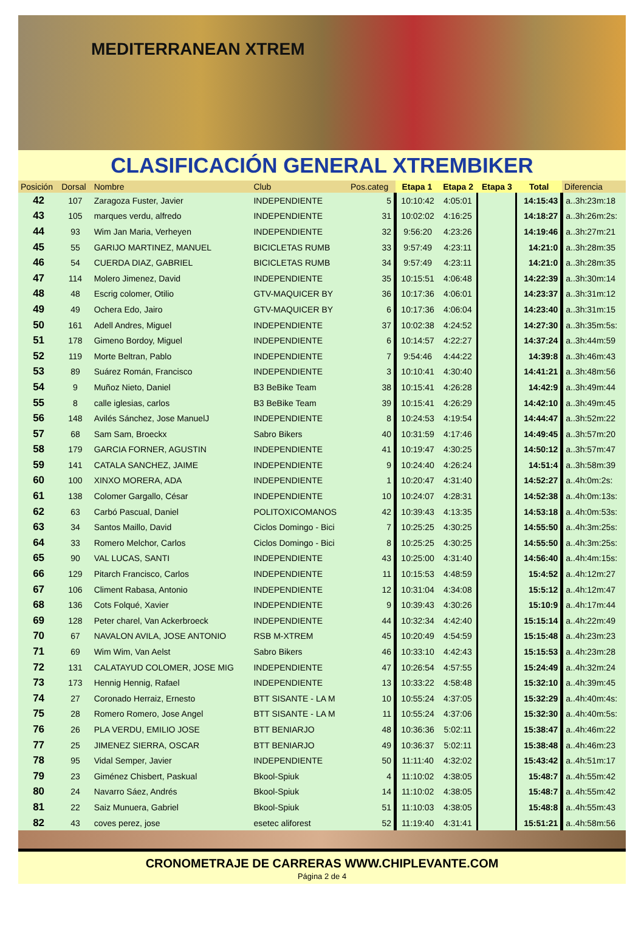MEDITERRANEAN XTREM
CLASIFICACIÓN GENERAL XTREMBIKER
| Posición | Dorsal | Nombre | Club | Pos.categ | Etapa 1 | Etapa 2 | Etapa 3 | Total | Diferencia |
| --- | --- | --- | --- | --- | --- | --- | --- | --- | --- |
| 42 | 107 | Zaragoza Fuster, Javier | INDEPENDIENTE | 5 | 10:10:42 | 4:05:01 | | 14:15:43 | a..3h:23m:18 |
| 43 | 105 | marques verdu, alfredo | INDEPENDIENTE | 31 | 10:02:02 | 4:16:25 | | 14:18:27 | a..3h:26m:2s: |
| 44 | 93 | Wim Jan Maria, Verheyen | INDEPENDIENTE | 32 | 9:56:20 | 4:23:26 | | 14:19:46 | a..3h:27m:21 |
| 45 | 55 | GARIJO MARTINEZ, MANUEL | BICICLETAS RUMB | 33 | 9:57:49 | 4:23:11 | | 14:21:0 | a..3h:28m:35 |
| 46 | 54 | CUERDA DIAZ, GABRIEL | BICICLETAS RUMB | 34 | 9:57:49 | 4:23:11 | | 14:21:0 | a..3h:28m:35 |
| 47 | 114 | Molero Jimenez, David | INDEPENDIENTE | 35 | 10:15:51 | 4:06:48 | | 14:22:39 | a..3h:30m:14 |
| 48 | 48 | Escrig colomer, Otilio | GTV-MAQUICER BY | 36 | 10:17:36 | 4:06:01 | | 14:23:37 | a..3h:31m:12 |
| 49 | 49 | Ochera Edo, Jairo | GTV-MAQUICER BY | 6 | 10:17:36 | 4:06:04 | | 14:23:40 | a..3h:31m:15 |
| 50 | 161 | Adell Andres, Miguel | INDEPENDIENTE | 37 | 10:02:38 | 4:24:52 | | 14:27:30 | a..3h:35m:5s: |
| 51 | 178 | Gimeno Bordoy, Miguel | INDEPENDIENTE | 6 | 10:14:57 | 4:22:27 | | 14:37:24 | a..3h:44m:59 |
| 52 | 119 | Morte Beltran, Pablo | INDEPENDIENTE | 7 | 9:54:46 | 4:44:22 | | 14:39:8 | a..3h:46m:43 |
| 53 | 89 | Suárez Román, Francisco | INDEPENDIENTE | 3 | 10:10:41 | 4:30:40 | | 14:41:21 | a..3h:48m:56 |
| 54 | 9 | Muñoz Nieto, Daniel | B3 BeBike Team | 38 | 10:15:41 | 4:26:28 | | 14:42:9 | a..3h:49m:44 |
| 55 | 8 | calle iglesias, carlos | B3 BeBike Team | 39 | 10:15:41 | 4:26:29 | | 14:42:10 | a..3h:49m:45 |
| 56 | 148 | Avilés Sánchez, Jose ManuelJ | INDEPENDIENTE | 8 | 10:24:53 | 4:19:54 | | 14:44:47 | a..3h:52m:22 |
| 57 | 68 | Sam Sam, Broeckx | Sabro Bikers | 40 | 10:31:59 | 4:17:46 | | 14:49:45 | a..3h:57m:20 |
| 58 | 179 | GARCIA FORNER, AGUSTIN | INDEPENDIENTE | 41 | 10:19:47 | 4:30:25 | | 14:50:12 | a..3h:57m:47 |
| 59 | 141 | CATALA SANCHEZ, JAIME | INDEPENDIENTE | 9 | 10:24:40 | 4:26:24 | | 14:51:4 | a..3h:58m:39 |
| 60 | 100 | XINXO MORERA, ADA | INDEPENDIENTE | 1 | 10:20:47 | 4:31:40 | | 14:52:27 | a..4h:0m:2s: |
| 61 | 138 | Colomer Gargallo, César | INDEPENDIENTE | 10 | 10:24:07 | 4:28:31 | | 14:52:38 | a..4h:0m:13s: |
| 62 | 63 | Carbó Pascual, Daniel | POLITOXICOMANOS | 42 | 10:39:43 | 4:13:35 | | 14:53:18 | a..4h:0m:53s: |
| 63 | 34 | Santos Maillo, David | Ciclos Domingo - Bici | 7 | 10:25:25 | 4:30:25 | | 14:55:50 | a..4h:3m:25s: |
| 64 | 33 | Romero Melchor, Carlos | Ciclos Domingo - Bici | 8 | 10:25:25 | 4:30:25 | | 14:55:50 | a..4h:3m:25s: |
| 65 | 90 | VAL LUCAS, SANTI | INDEPENDIENTE | 43 | 10:25:00 | 4:31:40 | | 14:56:40 | a..4h:4m:15s: |
| 66 | 129 | Pitarch Francisco, Carlos | INDEPENDIENTE | 11 | 10:15:53 | 4:48:59 | | 15:4:52 | a..4h:12m:27 |
| 67 | 106 | Climent Rabasa, Antonio | INDEPENDIENTE | 12 | 10:31:04 | 4:34:08 | | 15:5:12 | a..4h:12m:47 |
| 68 | 136 | Cots Folqué, Xavier | INDEPENDIENTE | 9 | 10:39:43 | 4:30:26 | | 15:10:9 | a..4h:17m:44 |
| 69 | 128 | Peter charel, Van Ackerbroeck | INDEPENDIENTE | 44 | 10:32:34 | 4:42:40 | | 15:15:14 | a..4h:22m:49 |
| 70 | 67 | NAVALON AVILA, JOSE ANTONIO | RSB M-XTREM | 45 | 10:20:49 | 4:54:59 | | 15:15:48 | a..4h:23m:23 |
| 71 | 69 | Wim Wim, Van Aelst | Sabro Bikers | 46 | 10:33:10 | 4:42:43 | | 15:15:53 | a..4h:23m:28 |
| 72 | 131 | CALATAYUD COLOMER, JOSE MIG | INDEPENDIENTE | 47 | 10:26:54 | 4:57:55 | | 15:24:49 | a..4h:32m:24 |
| 73 | 173 | Hennig Hennig, Rafael | INDEPENDIENTE | 13 | 10:33:22 | 4:58:48 | | 15:32:10 | a..4h:39m:45 |
| 74 | 27 | Coronado Herraiz, Ernesto | BTT SISANTE - LA M | 10 | 10:55:24 | 4:37:05 | | 15:32:29 | a..4h:40m:4s: |
| 75 | 28 | Romero Romero, Jose Angel | BTT SISANTE - LA M | 11 | 10:55:24 | 4:37:06 | | 15:32:30 | a..4h:40m:5s: |
| 76 | 26 | PLA VERDU, EMILIO JOSE | BTT BENIARJO | 48 | 10:36:36 | 5:02:11 | | 15:38:47 | a..4h:46m:22 |
| 77 | 25 | JIMENEZ SIERRA, OSCAR | BTT BENIARJO | 49 | 10:36:37 | 5:02:11 | | 15:38:48 | a..4h:46m:23 |
| 78 | 95 | Vidal Semper, Javier | INDEPENDIENTE | 50 | 11:11:40 | 4:32:02 | | 15:43:42 | a..4h:51m:17 |
| 79 | 23 | Giménez Chisbert, Paskual | Bkool-Spiuk | 4 | 11:10:02 | 4:38:05 | | 15:48:7 | a..4h:55m:42 |
| 80 | 24 | Navarro Sáez, Andrés | Bkool-Spiuk | 14 | 11:10:02 | 4:38:05 | | 15:48:7 | a..4h:55m:42 |
| 81 | 22 | Saiz Munuera, Gabriel | Bkool-Spiuk | 51 | 11:10:03 | 4:38:05 | | 15:48:8 | a..4h:55m:43 |
| 82 | 43 | coves perez, jose | esetec aliforest | 52 | 11:19:40 | 4:31:41 | | 15:51:21 | a..4h:58m:56 |
CRONOMETRAJE DE CARRERAS WWW.CHIPLEVANTE.COM
Página 2 de 4